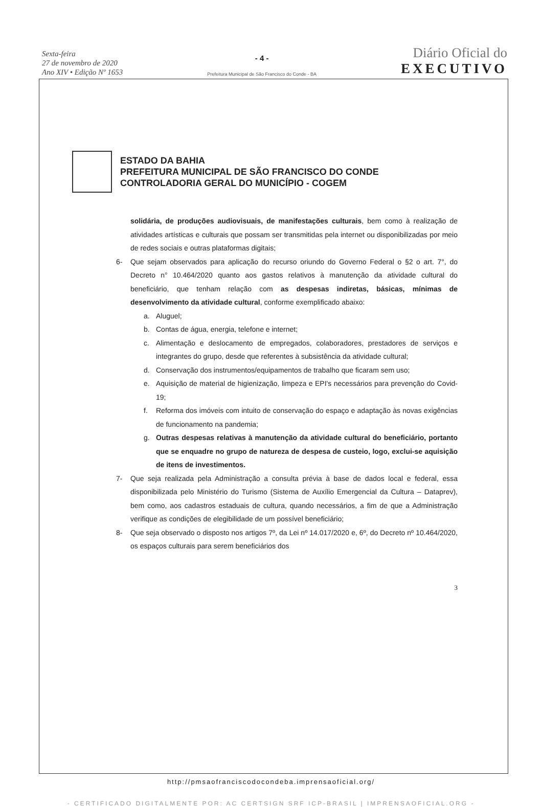Sexta-feira
27 de novembro de 2020
Ano XIV • Edição Nº 1653
- 4 -
Prefeitura Municipal de São Francisco do Conde - BA
Diário Oficial do
EXECUTIVO
ESTADO DA BAHIA
PREFEITURA MUNICIPAL DE SÃO FRANCISCO DO CONDE
CONTROLADORIA GERAL DO MUNICÍPIO - COGEM
solidária, de produções audiovisuais, de manifestações culturais, bem como à realização de atividades artísticas e culturais que possam ser transmitidas pela internet ou disponibilizadas por meio de redes sociais e outras plataformas digitais;
6- Que sejam observados para aplicação do recurso oriundo do Governo Federal o §2 o art. 7°, do Decreto n° 10.464/2020 quanto aos gastos relativos à manutenção da atividade cultural do beneficiário, que tenham relação com as despesas indiretas, básicas, mínimas de desenvolvimento da atividade cultural, conforme exemplificado abaixo:
a. Aluguel;
b. Contas de água, energia, telefone e internet;
c. Alimentação e deslocamento de empregados, colaboradores, prestadores de serviços e integrantes do grupo, desde que referentes à subsistência da atividade cultural;
d. Conservação dos instrumentos/equipamentos de trabalho que ficaram sem uso;
e. Aquisição de material de higienização, limpeza e EPI's necessários para prevenção do Covid-19;
f. Reforma dos imóveis com intuito de conservação do espaço e adaptação às novas exigências de funcionamento na pandemia;
g. Outras despesas relativas à manutenção da atividade cultural do beneficiário, portanto que se enquadre no grupo de natureza de despesa de custeio, logo, exclui-se aquisição de itens de investimentos.
7- Que seja realizada pela Administração a consulta prévia à base de dados local e federal, essa disponibilizada pelo Ministério do Turismo (Sistema de Auxílio Emergencial da Cultura – Dataprev), bem como, aos cadastros estaduais de cultura, quando necessários, a fim de que a Administração verifique as condições de elegibilidade de um possível beneficiário;
8- Que seja observado o disposto nos artigos 7º, da Lei nº 14.017/2020 e, 6º, do Decreto nº 10.464/2020, os espaços culturais para serem beneficiários dos
3
http://pmsaofranciscodocondeba.imprensaoficial.org/
- CERTIFICADO DIGITALMENTE POR: AC CERTSIGN SRF ICP-BRASIL | IMPRENSAOFICIAL.ORG -